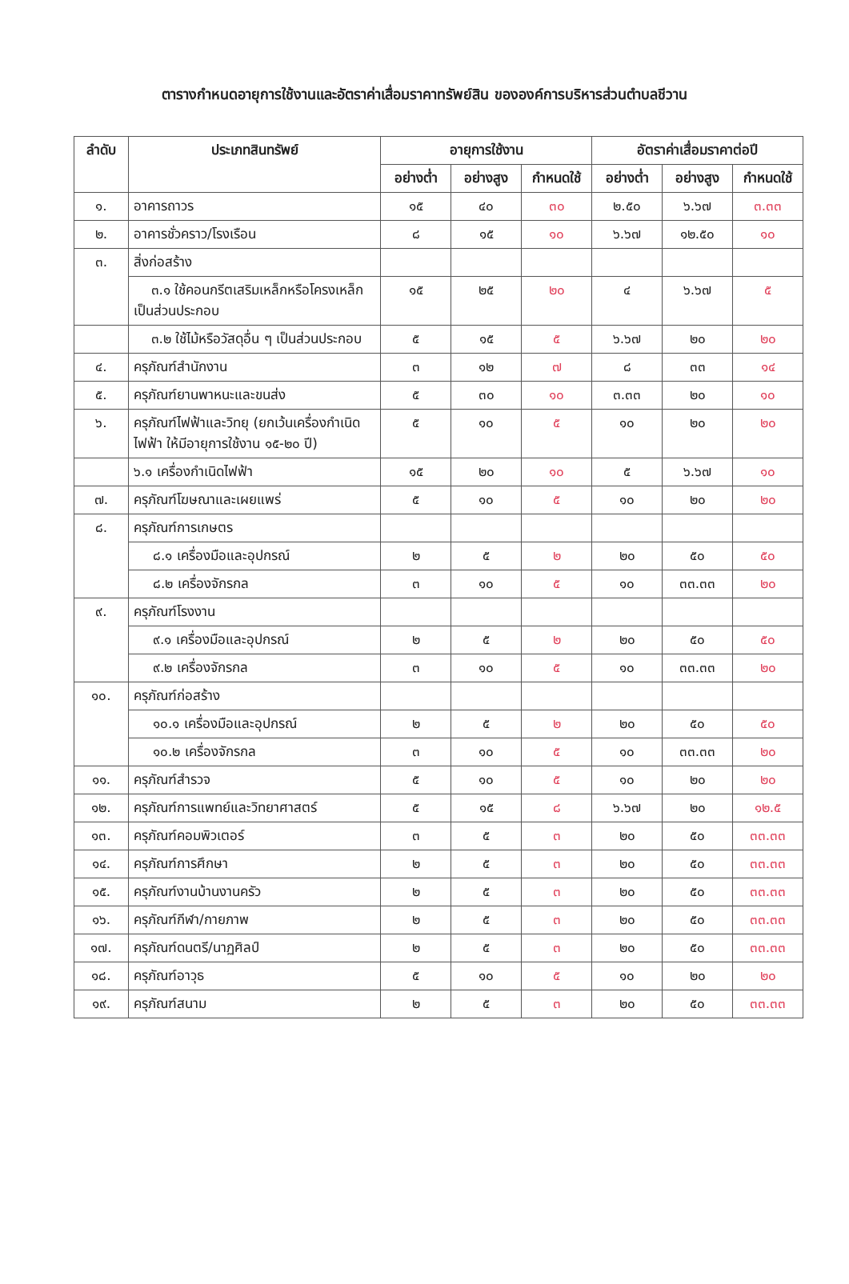ตารางกำหนดอายุการใช้งานและอัตราค่าเสื่อมราคาทรัพย์สิน ขององค์การบริหารส่วนตำบลชีวาน
| ลำดับ | ประเภทสินทรัพย์ | อายุการใช้งาน | | | อัตราค่าเสื่อมราคาต่อปี | | |
| --- | --- | --- | --- | --- | --- | --- | --- |
| | | อย่างต่ำ | อย่างสูง | กำหนดใช้ | อย่างต่ำ | อย่างสูง | กำหนดใช้ |
| ๑. | อาคารถาวร | ๑๕ | ๔๐ | ๓๐ | ๒.๕๐ | ๖.๖๗ | ๓.๓๓ |
| ๒. | อาคารชั่วคราว/โรงเรือน | ๘ | ๑๕ | ๑๐ | ๖.๖๗ | ๑๒.๕๐ | ๑๐ |
| ๓. | สิ่งก่อสร้าง | | | | | | |
| | ๓.๑ ใช้คอนกรีตเสริมเหล็กหรือโครงเหล็กเป็นส่วนประกอบ | ๑๕ | ๒๕ | ๒๐ | ๔ | ๖.๖๗ | ๕ |
| | ๓.๒ ใช้ไม้หรือวัสดุอื่น ๆ เป็นส่วนประกอบ | ๕ | ๑๕ | ๕ | ๖.๖๗ | ๒๐ | ๒๐ |
| ๔. | ครุภัณฑ์สำนักงาน | ๓ | ๑๒ | ๗ | ๘ | ๓๓ | ๑๔ |
| ๕. | ครุภัณฑ์ยานพาหนะและขนส่ง | ๕ | ๓๐ | ๑๐ | ๓.๓๓ | ๒๐ | ๑๐ |
| ๖. | ครุภัณฑ์ไฟฟ้าและวิทยุ (ยกเว้นเครื่องกำเนิดไฟฟ้า ให้มีอายุการใช้งาน ๑๕-๒๐ ปี) | ๕ | ๑๐ | ๕ | ๑๐ | ๒๐ | ๒๐ |
| | ๖.๑ เครื่องกำเนิดไฟฟ้า | ๑๕ | ๒๐ | ๑๐ | ๕ | ๖.๖๗ | ๑๐ |
| ๗. | ครุภัณฑ์โฆษณาและเผยแพร่ | ๕ | ๑๐ | ๕ | ๑๐ | ๒๐ | ๒๐ |
| ๘. | ครุภัณฑ์การเกษตร | | | | | | |
| | ๘.๑ เครื่องมือและอุปกรณ์ | ๒ | ๕ | ๒ | ๒๐ | ๕๐ | ๕๐ |
| | ๘.๒ เครื่องจักรกล | ๓ | ๑๐ | ๕ | ๑๐ | ๓๓.๓๓ | ๒๐ |
| ๙. | ครุภัณฑ์โรงงาน | | | | | | |
| | ๙.๑ เครื่องมือและอุปกรณ์ | ๒ | ๕ | ๒ | ๒๐ | ๕๐ | ๕๐ |
| | ๙.๒ เครื่องจักรกล | ๓ | ๑๐ | ๕ | ๑๐ | ๓๓.๓๓ | ๒๐ |
| ๑๐. | ครุภัณฑ์ก่อสร้าง | | | | | | |
| | ๑๐.๑ เครื่องมือและอุปกรณ์ | ๒ | ๕ | ๒ | ๒๐ | ๕๐ | ๕๐ |
| | ๑๐.๒ เครื่องจักรกล | ๓ | ๑๐ | ๕ | ๑๐ | ๓๓.๓๓ | ๒๐ |
| ๑๑. | ครุภัณฑ์สำรวจ | ๕ | ๑๐ | ๕ | ๑๐ | ๒๐ | ๒๐ |
| ๑๒. | ครุภัณฑ์การแพทย์และวิทยาศาสตร์ | ๕ | ๑๕ | ๘ | ๖.๖๗ | ๒๐ | ๑๒.๕ |
| ๑๓. | ครุภัณฑ์คอมพิวเตอร์ | ๓ | ๕ | ๓ | ๒๐ | ๕๐ | ๓๓.๓๓ |
| ๑๔. | ครุภัณฑ์การศึกษา | ๒ | ๕ | ๓ | ๒๐ | ๕๐ | ๓๓.๓๓ |
| ๑๕. | ครุภัณฑ์งานบ้านงานครัว | ๒ | ๕ | ๓ | ๒๐ | ๕๐ | ๓๓.๓๓ |
| ๑๖. | ครุภัณฑ์กีฬา/กายภาพ | ๒ | ๕ | ๓ | ๒๐ | ๕๐ | ๓๓.๓๓ |
| ๑๗. | ครุภัณฑ์ดนตรี/นาฏศิลป์ | ๒ | ๕ | ๓ | ๒๐ | ๕๐ | ๓๓.๓๓ |
| ๑๘. | ครุภัณฑ์อาวุธ | ๕ | ๑๐ | ๕ | ๑๐ | ๒๐ | ๒๐ |
| ๑๙. | ครุภัณฑ์สนาม | ๒ | ๕ | ๓ | ๒๐ | ๕๐ | ๓๓.๓๓ |